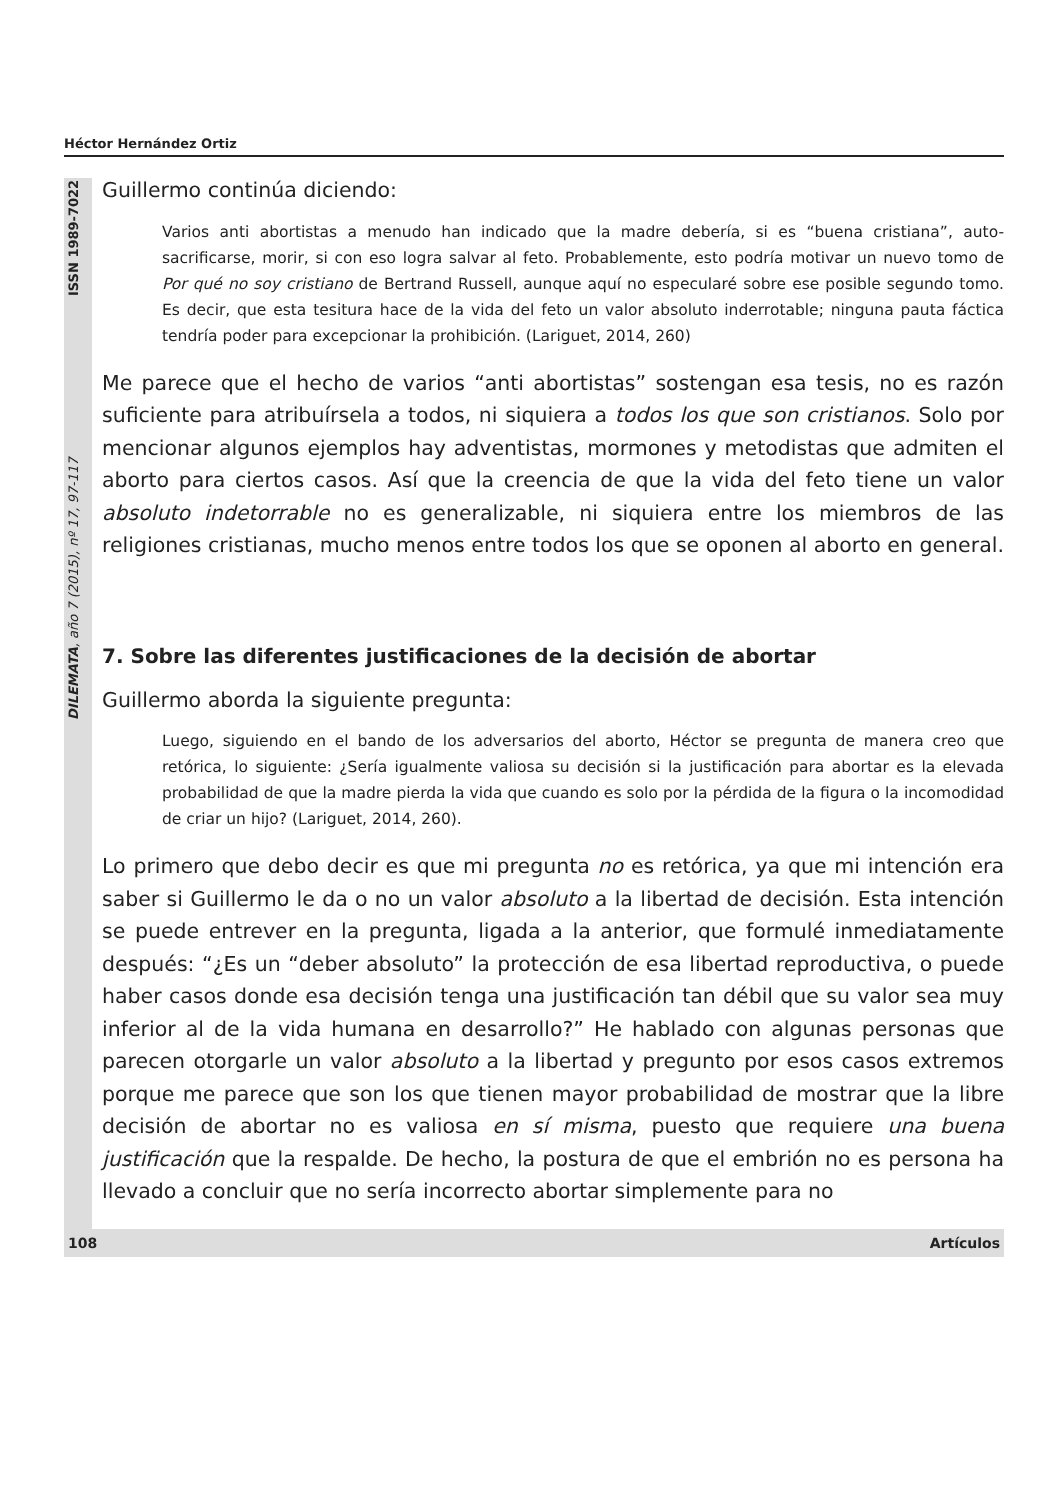Héctor Hernández Ortiz
DILEMATA, año 7 (2015), nº 17, 97-117 ISSN 1989-7022
Guillermo continúa diciendo:
Varios anti abortistas a menudo han indicado que la madre debería, si es “buena cristiana”, auto-sacrificarse, morir, si con eso logra salvar al feto. Probablemente, esto podría motivar un nuevo tomo de Por qué no soy cristiano de Bertrand Russell, aunque aquí no especularé sobre ese posible segundo tomo. Es decir, que esta tesitura hace de la vida del feto un valor absoluto inderrotable; ninguna pauta fáctica tendría poder para excepcionar la prohibición. (Lariguet, 2014, 260)
Me parece que el hecho de varios “anti abortistas” sostengan esa tesis, no es razón suficiente para atribuírsela a todos, ni siquiera a todos los que son cristianos. Solo por mencionar algunos ejemplos hay adventistas, mormones y metodistas que admiten el aborto para ciertos casos. Así que la creencia de que la vida del feto tiene un valor absoluto indetorrable no es generalizable, ni siquiera entre los miembros de las religiones cristianas, mucho menos entre todos los que se oponen al aborto en general.
7. Sobre las diferentes justificaciones de la decisión de abortar
Guillermo aborda la siguiente pregunta:
Luego, siguiendo en el bando de los adversarios del aborto, Héctor se pregunta de manera creo que retórica, lo siguiente: ¿Sería igualmente valiosa su decisión si la justificación para abortar es la elevada probabilidad de que la madre pierda la vida que cuando es solo por la pérdida de la figura o la incomodidad de criar un hijo? (Lariguet, 2014, 260).
Lo primero que debo decir es que mi pregunta no es retórica, ya que mi intención era saber si Guillermo le da o no un valor absoluto a la libertad de decisión. Esta intención se puede entrever en la pregunta, ligada a la anterior, que formulé inmediatamente después: “¿Es un “deber absoluto” la protección de esa libertad reproductiva, o puede haber casos donde esa decisión tenga una justificación tan débil que su valor sea muy inferior al de la vida humana en desarrollo?” He hablado con algunas personas que parecen otorgarle un valor absoluto a la libertad y pregunto por esos casos extremos porque me parece que son los que tienen mayor probabilidad de mostrar que la libre decisión de abortar no es valiosa en sí misma, puesto que requiere una buena justificación que la respalde. De hecho, la postura de que el embrión no es persona ha llevado a concluir que no sería incorrecto abortar simplemente para no
108 Artículos